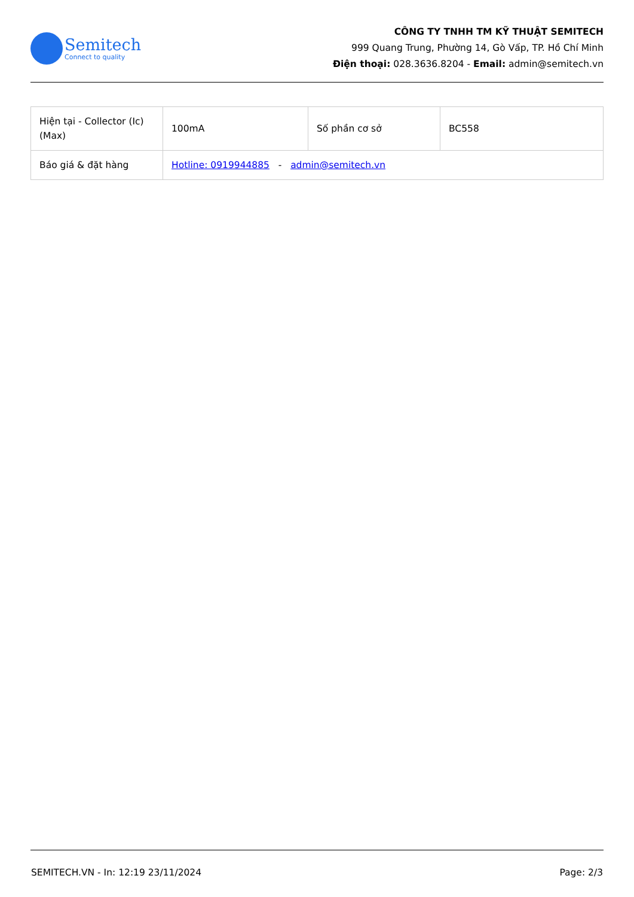Semitech
Connect to quality
CÔNG TY TNHH TM KỸ THUẬT SEMITECH
999 Quang Trung, Phường 14, Gò Vấp, TP. Hồ Chí Minh
Điện thoại: 028.3636.8204 - Email: admin@semitech.vn
| Hiện tại - Collector (Ic) (Max) | 100mA | Số phần cơ sở | BC558 |
| Báo giá & đặt hàng | Hotline: 0919944885 - admin@semitech.vn | | |
SEMITECH.VN - In: 12:19 23/11/2024 Page: 2/3